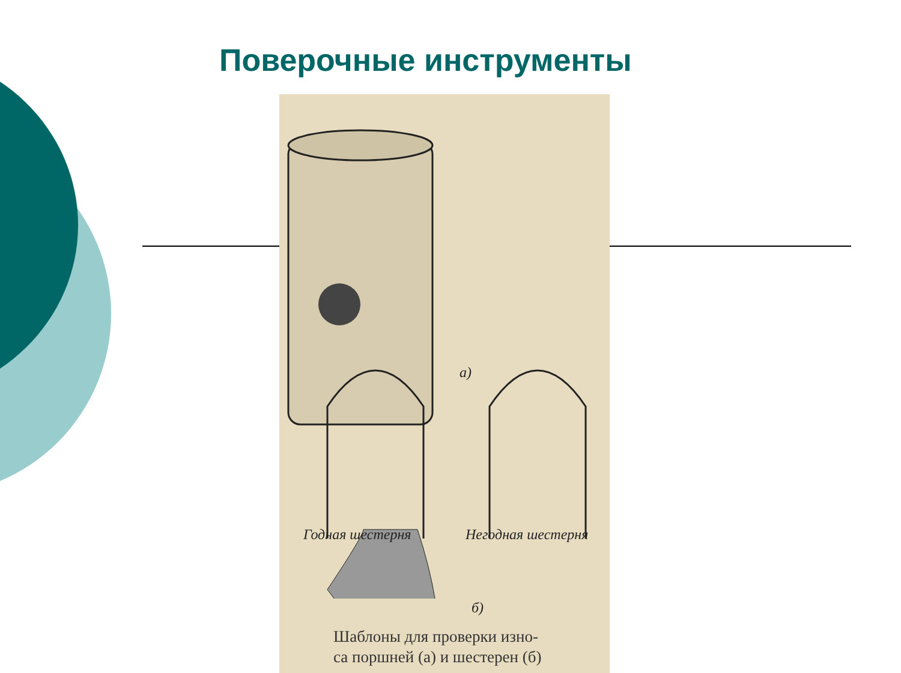Поверочные инструменты
а)
Годная шестерня Негодная шестерня
б)
Шаблоны для проверки изно-
са поршней (а) и шестерен (б)